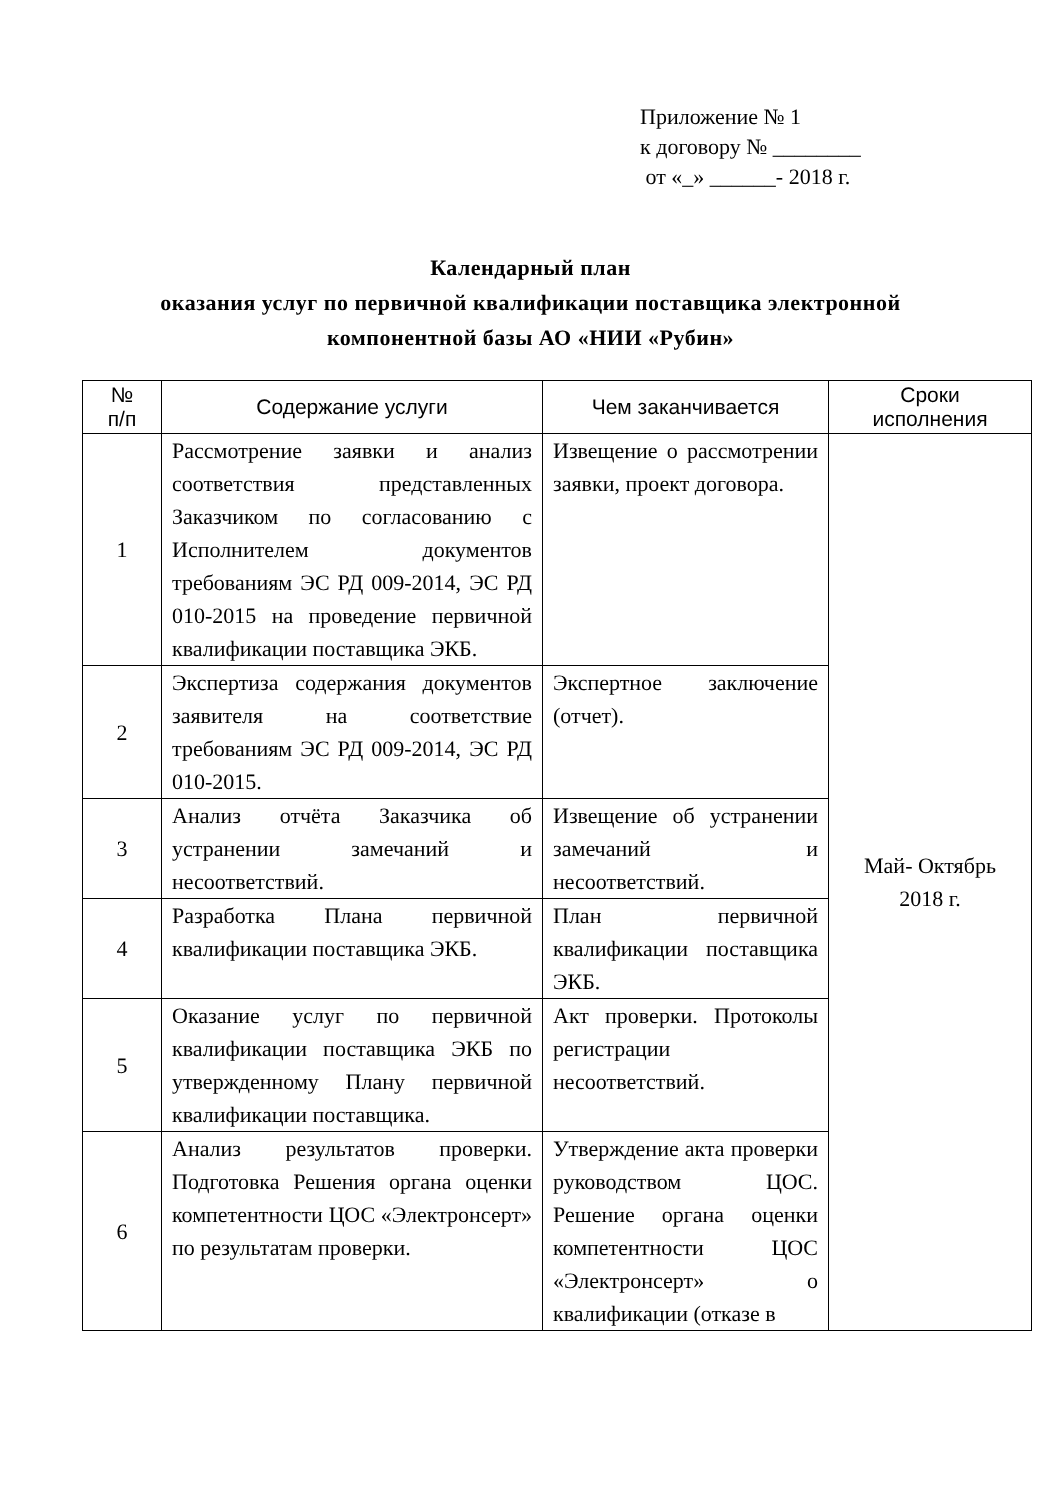Приложение № 1
к договору № ________
от «_» ______- 2018 г.
Календарный план
оказания услуг по первичной квалификации поставщика электронной
компонентной базы АО «НИИ «Рубин»
| № п/п | Содержание услуги | Чем заканчивается | Сроки исполнения |
| --- | --- | --- | --- |
| 1 | Рассмотрение заявки и анализ соответствия представленных Заказчиком по согласованию с Исполнителем документов требованиям ЭС РД 009-2014, ЭС РД 010-2015 на проведение первичной квалификации поставщика ЭКБ. | Извещение о рассмотрении заявки, проект договора. | Май- Октябрь 2018 г. |
| 2 | Экспертиза содержания документов заявителя на соответствие требованиям ЭС РД 009-2014, ЭС РД 010-2015. | Экспертное заключение (отчет). | |
| 3 | Анализ отчёта Заказчика об устранении замечаний и несоответствий. | Извещение об устранении замечаний и несоответствий. | |
| 4 | Разработка Плана первичной квалификации поставщика ЭКБ. | План первичной квалификации поставщика ЭКБ. | |
| 5 | Оказание услуг по первичной квалификации поставщика ЭКБ по утвержденному Плану первичной квалификации поставщика. | Акт проверки. Протоколы регистрации несоответствий. | |
| 6 | Анализ результатов проверки. Подготовка Решения органа оценки компетентности ЦОС «Электронсерт» по результатам проверки. | Утверждение акта проверки руководством ЦОС. Решение органа оценки компетентности ЦОС «Электронсерт» о квалификации (отказе в | |